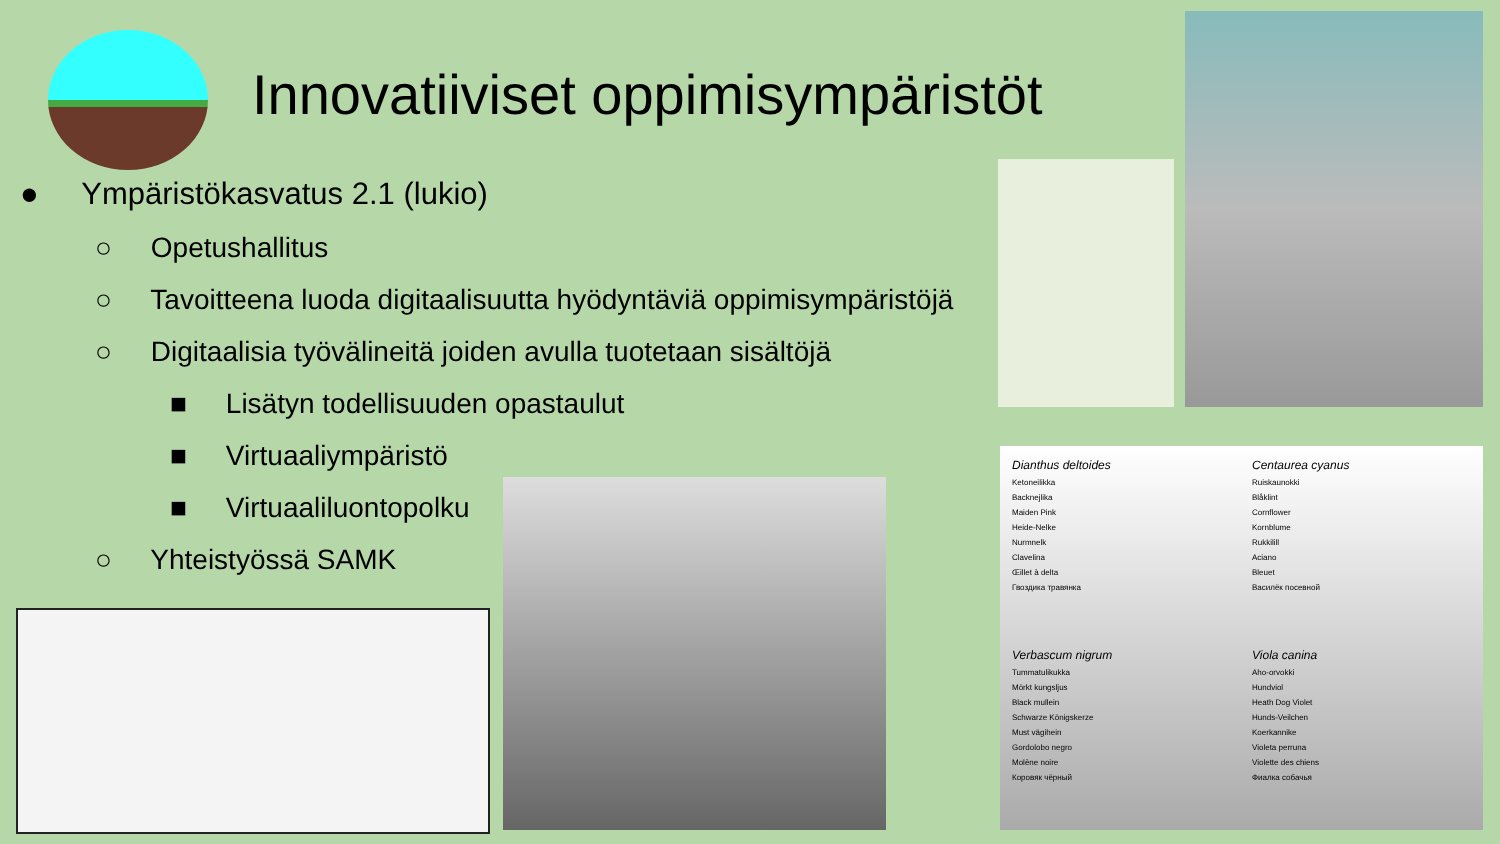Innovatiiviset oppimisympäristöt
● Ympäristökasvatus 2.1 (lukio)
○ Opetushallitus
○ Tavoitteena luoda digitaalisuutta hyödyntäviä oppimisympäristöjä
○ Digitaalisia työvälineitä joiden avulla tuotetaan sisältöjä
■ Lisätyn todellisuuden opastaulut
■ Virtuaaliympäristö
■ Virtuaaliluontopolku
○ Yhteistyössä SAMK
Dianthus deltoides
Ketoneilikka
Backnejlika
Maiden Pink
Heide-Nelke
Nurmnelk
Clavelina
Œillet à delta
Гвоздика травянка
Centaurea cyanus
Ruiskaunokki
Blåklint
Cornflower
Kornblume
Rukkilill
Aciano
Bleuet
Василёк посевной
Verbascum nigrum
Tummatulikukka
Mörkt kungsljus
Black mullein
Schwarze Königskerze
Must vägihein
Gordolobo negro
Molène noire
Коровяк чёрный
Viola canina
Aho-orvokki
Hundviol
Heath Dog Violet
Hunds-Veilchen
Koerkannike
Violeta perruna
Violette des chiens
Фиалка собачья